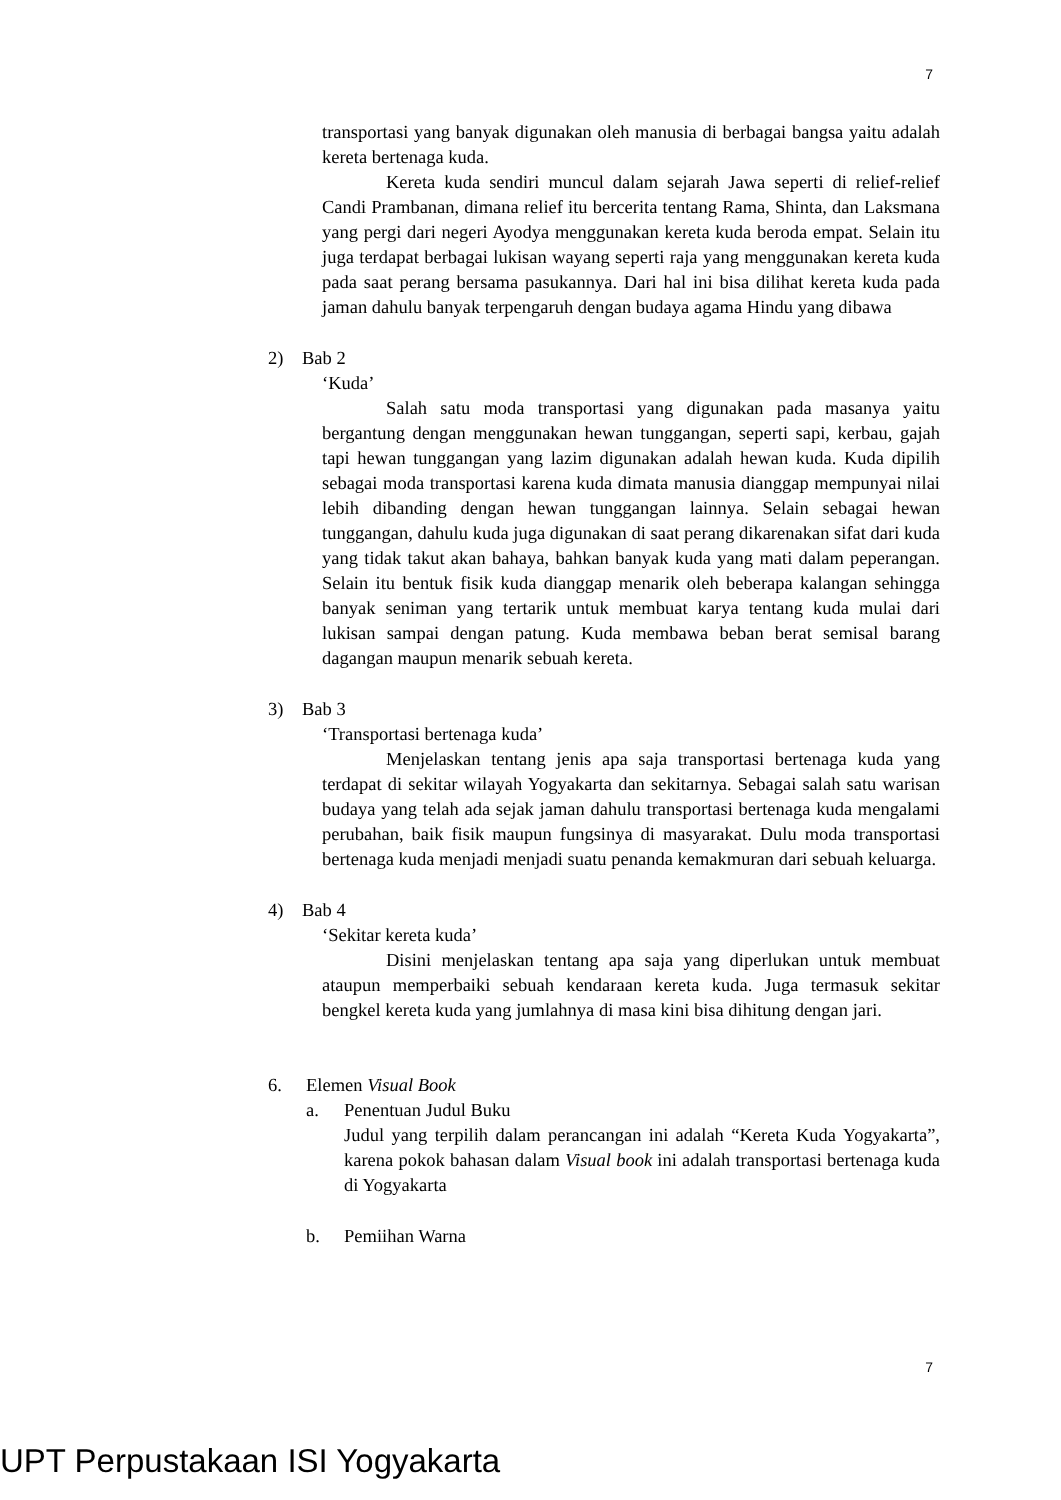7
transportasi yang banyak digunakan oleh manusia di berbagai bangsa yaitu adalah kereta bertenaga kuda.
Kereta kuda sendiri muncul dalam sejarah Jawa seperti di relief-relief Candi Prambanan, dimana relief itu bercerita tentang Rama, Shinta, dan Laksmana yang pergi dari negeri Ayodya menggunakan kereta kuda beroda empat. Selain itu juga terdapat berbagai lukisan wayang seperti raja yang menggunakan kereta kuda pada saat perang bersama pasukannya. Dari hal ini bisa dilihat kereta kuda pada jaman dahulu banyak terpengaruh dengan budaya agama Hindu yang dibawa
2) Bab 2
‘Kuda’
Salah satu moda transportasi yang digunakan pada masanya yaitu bergantung dengan menggunakan hewan tunggangan, seperti sapi, kerbau, gajah tapi hewan tunggangan yang lazim digunakan adalah hewan kuda. Kuda dipilih sebagai moda transportasi karena kuda dimata manusia dianggap mempunyai nilai lebih dibanding dengan hewan tunggangan lainnya. Selain sebagai hewan tunggangan, dahulu kuda juga digunakan di saat perang dikarenakan sifat dari kuda yang tidak takut akan bahaya, bahkan banyak kuda yang mati dalam peperangan. Selain itu bentuk fisik kuda dianggap menarik oleh beberapa kalangan sehingga banyak seniman yang tertarik untuk membuat karya tentang kuda mulai dari lukisan sampai dengan patung. Kuda membawa beban berat semisal barang dagangan maupun menarik sebuah kereta.
3) Bab 3
‘Transportasi bertenaga kuda’
Menjelaskan tentang jenis apa saja transportasi bertenaga kuda yang terdapat di sekitar wilayah Yogyakarta dan sekitarnya. Sebagai salah satu warisan budaya yang telah ada sejak jaman dahulu transportasi bertenaga kuda mengalami perubahan, baik fisik maupun fungsinya di masyarakat. Dulu moda transportasi bertenaga kuda menjadi menjadi suatu penanda kemakmuran dari sebuah keluarga.
4) Bab 4
‘Sekitar kereta kuda’
Disini menjelaskan tentang apa saja yang diperlukan untuk membuat ataupun memperbaiki sebuah kendaraan kereta kuda. Juga termasuk sekitar bengkel kereta kuda yang jumlahnya di masa kini bisa dihitung dengan jari.
6. Elemen Visual Book
a. Penentuan Judul Buku
Judul yang terpilih dalam perancangan ini adalah “Kereta Kuda Yogyakarta”, karena pokok bahasan dalam Visual book ini adalah transportasi bertenaga kuda di Yogyakarta
b. Pemiihan Warna
7
UPT Perpustakaan ISI Yogyakarta